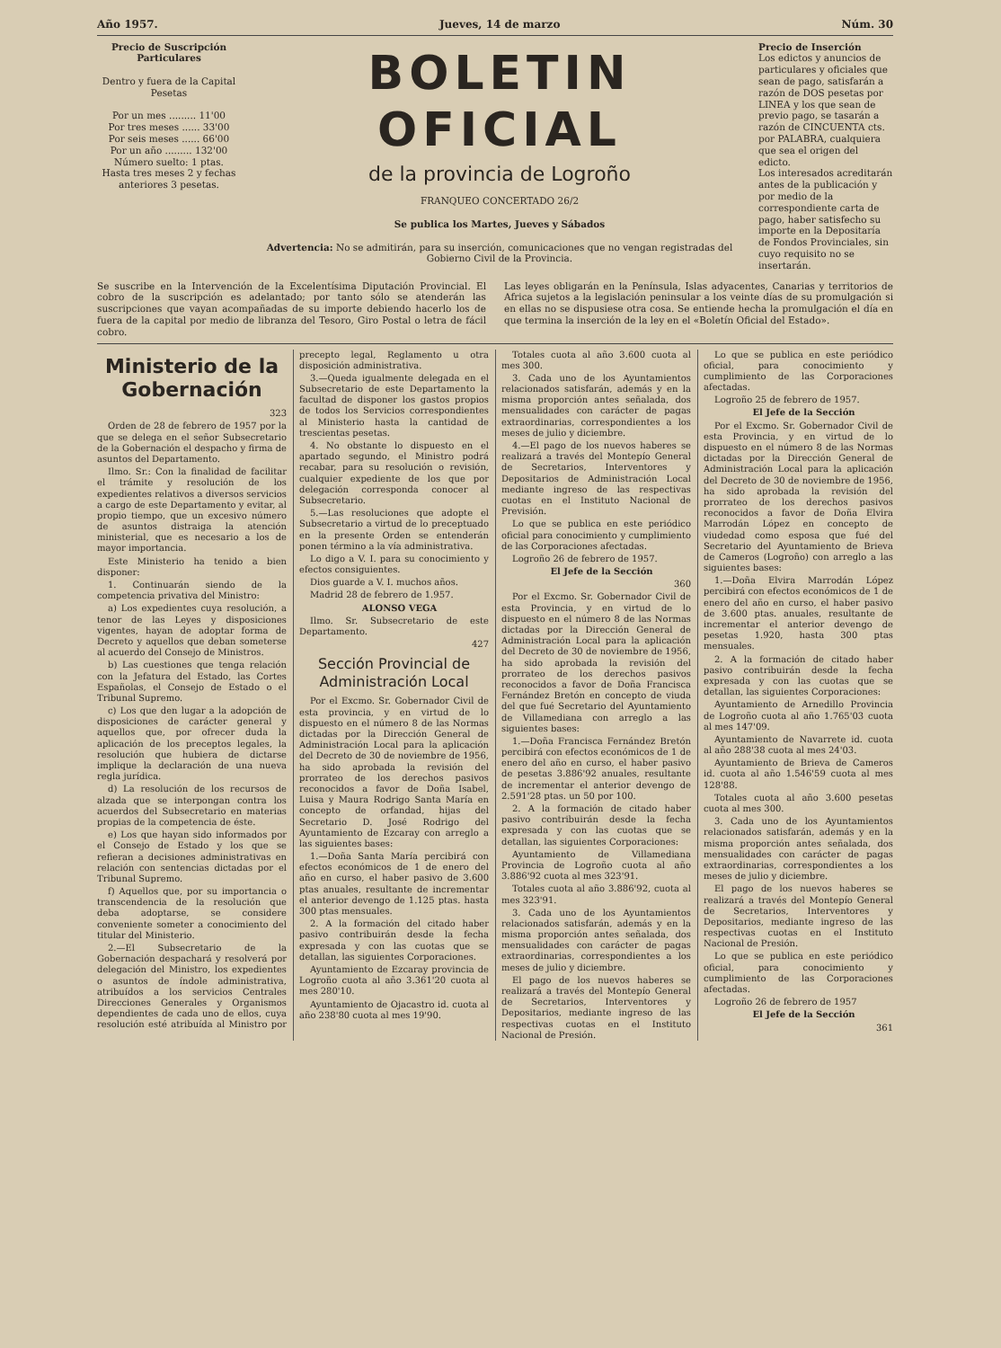Año 1957. Jueves, 14 de marzo Núm. 30
Precio de Suscripción
Particulares
Dentro y fuera de la Capital
Pesetas
Por un mes ......... 11'00
Por tres meses ...... 33'00
Por seis meses ...... 66'00
Por un año ......... 132'00
Número suelto: 1 ptas.
Hasta tres meses 2 y fechas anteriores 3 pesetas.
BOLETIN OFICIAL
de la provincia de Logroño
FRANQUEO CONCERTADO 26/2
Se publica los Martes, Jueves y Sábados
Advertencia: No se admitirán, para su inserción, comunicaciones que no vengan registradas del Gobierno Civil de la Provincia.
Precio de Inserción
Los edictos y anuncios de particulares y oficiales que sean de pago, satisfarán a razón de DOS pesetas por LINEA y los que sean de previo pago, se tasarán a razón de CINCUENTA cts. por PALABRA, cualquiera que sea el origen del edicto.
Los interesados acreditarán antes de la publicación y por medio de la correspondiente carta de pago, haber satisfecho su importe en la Depositaría de Fondos Provinciales, sin cuyo requisito no se insertarán.
Se suscribe en la Intervención de la Excelentísima Diputación Provincial. El cobro de la suscripción es adelantado; por tanto sólo se atenderán las suscripciones que vayan acompañadas de su importe debiendo hacerlo los de fuera de la capital por medio de libranza del Tesoro, Giro Postal o letra de fácil cobro.
Las leyes obligarán en la Península, Islas adyacentes, Canarias y territorios de Africa sujetos a la legislación peninsular a los veinte días de su promulgación si en ellas no se dispusiese otra cosa. Se entiende hecha la promulgación el día en que termina la inserción de la ley en el «Boletín Oficial del Estado».
Ministerio de la Gobernación
323
Orden de 28 de febrero de 1957 por la que se delega en el señor Subsecretario de la Gobernación el despacho y firma de asuntos del Departamento.
Ilmo. Sr.: Con la finalidad de facilitar el trámite y resolución de los expedientes relativos a diversos servicios a cargo de este Departamento y evitar, al propio tiempo, que un excesivo número de asuntos distraiga la atención ministerial, que es necesario a los de mayor importancia.
Este Ministerio ha tenido a bien disponer:
1. Continuarán siendo de la competencia privativa del Ministro:
a) Los expedientes cuya resolución, a tenor de las Leyes y disposiciones vigentes, hayan de adoptar forma de Decreto y aquellos que deban someterse al acuerdo del Consejo de Ministros.
b) Las cuestiones que tenga relación con la Jefatura del Estado, las Cortes Españolas, el Consejo de Estado o el Tribunal Supremo.
c) Los que den lugar a la adopción de disposiciones de carácter general y aquellos que, por ofrecer duda la aplicación de los preceptos legales, la resolución que hubiera de dictarse implique la declaración de una nueva regla jurídica.
d) La resolución de los recursos de alzada que se interpongan contra los acuerdos del Subsecretario en materias propias de la competencia de éste.
e) Los que hayan sido informados por el Consejo de Estado y los que se refieran a decisiones administrativas en relación con sentencias dictadas por el Tribunal Supremo.
f) Aquellos que, por su importancia o transcendencia de la resolución que deba adoptarse, se considere conveniente someter a conocimiento del titular del Ministerio.
2.—El Subsecretario de la Gobernación despachará y resolverá por delegación del Ministro, los expedientes o asuntos de índole administrativa, atribuídos a los servicios Centrales Direcciones Generales y Organismos dependientes de cada uno de ellos, cuya resolución esté atribuída al Ministro por precepto legal, Reglamento u otra disposición administrativa.
3.—Queda igualmente delegada en el Subsecretario de este Departamento la facultad de disponer los gastos propios de todos los Servicios correspondientes al Ministerio hasta la cantidad de trescientas pesetas.
4. No obstante lo dispuesto en el apartado segundo, el Ministro podrá recabar, para su resolución o revisión, cualquier expediente de los que por delegación corresponda conocer al Subsecretario.
5.—Las resoluciones que adopte el Subsecretario a virtud de lo preceptuado en la presente Orden se entenderán ponen término a la vía administrativa.
Lo digo a V. I. para su conocimiento y efectos consiguientes.
Dios guarde a V. I. muchos años.
Madrid 28 de febrero de 1.957.
ALONSO VEGA
Ilmo. Sr. Subsecretario de este Departamento.
427
Sección Provincial de Administración Local
Por el Excmo. Sr. Gobernador Civil de esta provincia, y en virtud de lo dispuesto en el número 8 de las Normas dictadas por la Dirección General de Administración Local para la aplicación del Decreto de 30 de noviembre de 1956, ha sido aprobada la revisión del prorrateo de los derechos pasivos reconocidos a favor de Doña Isabel, Luisa y Maura Rodrigo Santa María en concepto de orfandad, hijas del Secretario D. José Rodrigo del Ayuntamiento de Ezcaray con arreglo a las siguientes bases:
1.—Doña Santa María percibirá con efectos económicos de 1 de enero del año en curso, el haber pasivo de 3.600 ptas anuales, resultante de incrementar el anterior devengo de 1.125 ptas. hasta 300 ptas mensuales.
2. A la formación del citado haber pasivo contribuirán desde la fecha expresada y con las cuotas que se detallan, las siguientes Corporaciones.
Ayuntamiento de Ezcaray provincia de Logroño cuota al año 3.361'20 cuota al mes 280'10.
Ayuntamiento de Ojacastro id. cuota al año 238'80 cuota al mes 19'90.
Totales cuota al año 3.600 cuota al mes 300.
3. Cada uno de los Ayuntamientos relacionados satisfarán, además y en la misma proporción antes señalada, dos mensualidades con carácter de pagas extraordinarias, correspondientes a los meses de julio y diciembre.
4.—El pago de los nuevos haberes se realizará a través del Montepío General de Secretarios, Interventores y Depositarios de Administración Local mediante ingreso de las respectivas cuotas en el Instituto Nacional de Previsión.
Lo que se publica en este periódico oficial para conocimiento y cumplimiento de las Corporaciones afectadas.
Logroño 26 de febrero de 1957.
El Jefe de la Sección
360
Por el Excmo. Sr. Gobernador Civil de esta Provincia, y en virtud de lo dispuesto en el número 8 de las Normas dictadas por la Dirección General de Administración Local para la aplicación del Decreto de 30 de noviembre de 1956, ha sido aprobada la revisión del prorrateo de los derechos pasivos reconocidos a favor de Doña Francisca Fernández Bretón en concepto de viuda del que fué Secretario del Ayuntamiento de Villamediana con arreglo a las siguientes bases:
1.—Doña Francisca Fernández Bretón percibirá con efectos económicos de 1 de enero del año en curso, el haber pasivo de pesetas 3.886'92 anuales, resultante de incrementar el anterior devengo de 2.591'28 ptas. un 50 por 100.
2. A la formación de citado haber pasivo contribuirán desde la fecha expresada y con las cuotas que se detallan, las siguientes Corporaciones:
Ayuntamiento de Villamediana Provincia de Logroño cuota al año 3.886'92 cuota al mes 323'91.
Totales cuota al año 3.886'92, cuota al mes 323'91.
3. Cada uno de los Ayuntamientos relacionados satisfarán, además y en la misma proporción antes señalada, dos mensualidades con carácter de pagas extraordinarias, correspondientes a los meses de julio y diciembre.
El pago de los nuevos haberes se realizará a través del Montepío General de Secretarios, Interventores y Depositarios, mediante ingreso de las respectivas cuotas en el Instituto Nacional de Presión.
Lo que se publica en este periódico oficial, para conocimiento y cumplimiento de las Corporaciones afectadas.
Logroño 25 de febrero de 1957.
El Jefe de la Sección
Por el Excmo. Sr. Gobernador Civil de esta Provincia, y en virtud de lo dispuesto en el número 8 de las Normas dictadas por la Dirección General de Administración Local para la aplicación del Decreto de 30 de noviembre de 1956, ha sido aprobada la revisión del prorrateo de los derechos pasivos reconocidos a favor de Doña Elvira Marrodán López en concepto de viudedad como esposa que fué del Secretario del Ayuntamiento de Brieva de Cameros (Logroño) con arreglo a las siguientes bases:
1.—Doña Elvira Marrodán López percibirá con efectos económicos de 1 de enero del año en curso, el haber pasivo de 3.600 ptas. anuales, resultante de incrementar el anterior devengo de pesetas 1.920, hasta 300 ptas mensuales.
2. A la formación de citado haber pasivo contribuirán desde la fecha expresada y con las cuotas que se detallan, las siguientes Corporaciones:
Ayuntamiento de Arnedillo Provincia de Logroño cuota al año 1.765'03 cuota al mes 147'09.
Ayuntamiento de Navarrete id. cuota al año 288'38 cuota al mes 24'03.
Ayuntamiento de Brieva de Cameros id. cuota al año 1.546'59 cuota al mes 128'88.
Totales cuota al año 3.600 pesetas cuota al mes 300.
3. Cada uno de los Ayuntamientos relacionados satisfarán, además y en la misma proporción antes señalada, dos mensualidades con carácter de pagas extraordinarias, correspondientes a los meses de julio y diciembre.
El pago de los nuevos haberes se realizará a través del Montepío General de Secretarios, Interventores y Depositarios, mediante ingreso de las respectivas cuotas en el Instituto Nacional de Presión.
Lo que se publica en este periódico oficial, para conocimiento y cumplimiento de las Corporaciones afectadas.
Logroño 26 de febrero de 1957
El Jefe de la Sección
361